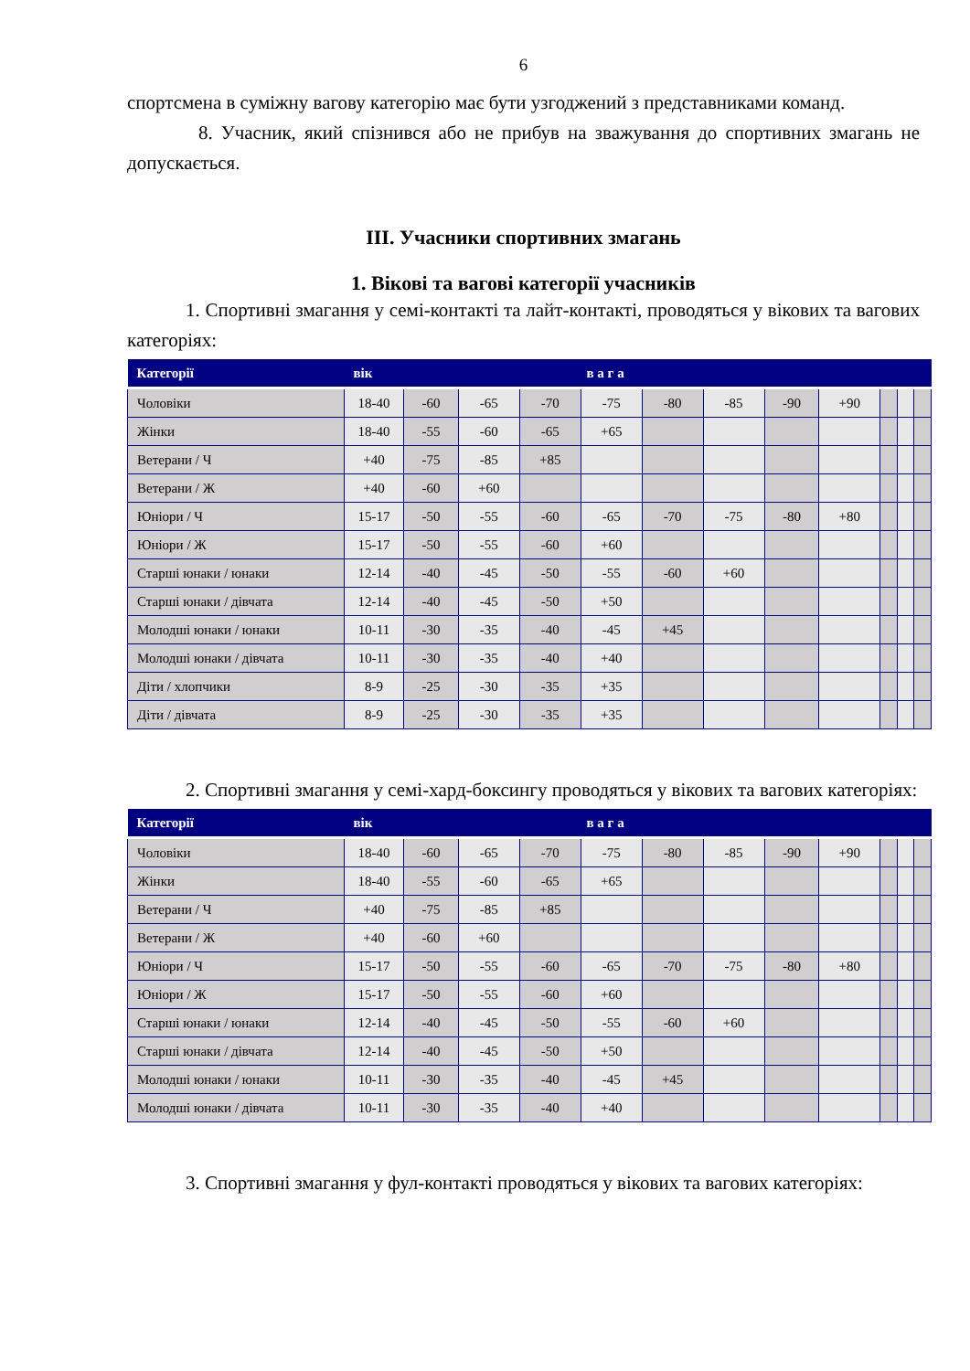6
спортсмена в суміжну вагову категорію має бути узгоджений з представниками команд.
8. Учасник, який спізнився або не прибув на зважування до спортивних змагань не допускається.
ІІІ. Учасники спортивних змагань
1. Вікові та вагові категорії учасників
1. Спортивні змагання у семі-контакті та лайт-контакті, проводяться у вікових та вагових категоріях:
| Категорії | вік | в а г а | | | | | | | | | | |
| --- | --- | --- | --- | --- | --- | --- | --- | --- | --- | --- | --- | --- |
| Чоловіки | 18-40 | -60 | -65 | -70 | -75 | -80 | -85 | -90 | +90 | | | |
| Жінки | 18-40 | -55 | -60 | -65 | +65 | | | | | | | |
| Ветерани / Ч | +40 | -75 | -85 | +85 | | | | | | | | |
| Ветерани / Ж | +40 | -60 | +60 | | | | | | | | | |
| Юніори / Ч | 15-17 | -50 | -55 | -60 | -65 | -70 | -75 | -80 | +80 | | | |
| Юніори / Ж | 15-17 | -50 | -55 | -60 | +60 | | | | | | | |
| Старші юнаки / юнаки | 12-14 | -40 | -45 | -50 | -55 | -60 | +60 | | | | | |
| Старші юнаки / дівчата | 12-14 | -40 | -45 | -50 | +50 | | | | | | | |
| Молодші юнаки / юнаки | 10-11 | -30 | -35 | -40 | -45 | +45 | | | | | | |
| Молодші юнаки / дівчата | 10-11 | -30 | -35 | -40 | +40 | | | | | | | |
| Діти / хлопчики | 8-9 | -25 | -30 | -35 | +35 | | | | | | | |
| Діти / дівчата | 8-9 | -25 | -30 | -35 | +35 | | | | | | | |
2. Спортивні змагання у семі-хард-боксингу проводяться у вікових та вагових категоріях:
| Категорії | вік | в а г а | | | | | | | | | | |
| --- | --- | --- | --- | --- | --- | --- | --- | --- | --- | --- | --- | --- |
| Чоловіки | 18-40 | -60 | -65 | -70 | -75 | -80 | -85 | -90 | +90 | | | |
| Жінки | 18-40 | -55 | -60 | -65 | +65 | | | | | | | |
| Ветерани / Ч | +40 | -75 | -85 | +85 | | | | | | | | |
| Ветерани / Ж | +40 | -60 | +60 | | | | | | | | | |
| Юніори / Ч | 15-17 | -50 | -55 | -60 | -65 | -70 | -75 | -80 | +80 | | | |
| Юніори / Ж | 15-17 | -50 | -55 | -60 | +60 | | | | | | | |
| Старші юнаки / юнаки | 12-14 | -40 | -45 | -50 | -55 | -60 | +60 | | | | | |
| Старші юнаки / дівчата | 12-14 | -40 | -45 | -50 | +50 | | | | | | | |
| Молодші юнаки / юнаки | 10-11 | -30 | -35 | -40 | -45 | +45 | | | | | | |
| Молодші юнаки / дівчата | 10-11 | -30 | -35 | -40 | +40 | | | | | | | |
3. Спортивні змагання у фул-контакті проводяться у вікових та вагових категоріях: